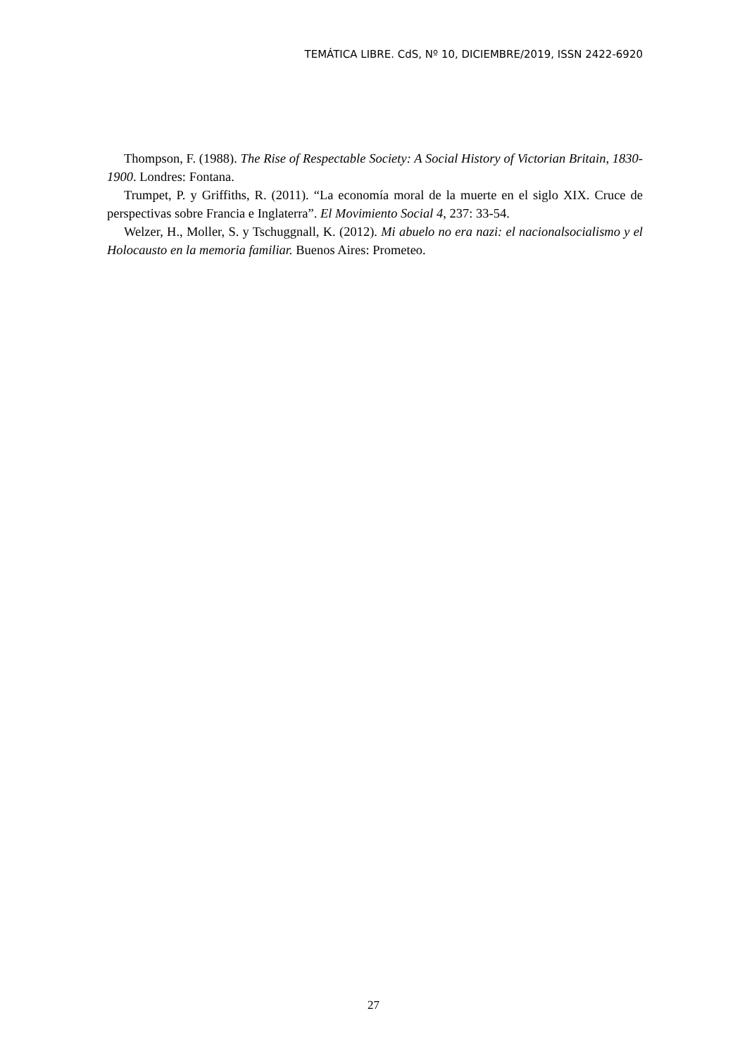TEMÁTICA LIBRE. CdS, Nº 10, DICIEMBRE/2019, ISSN 2422-6920
Thompson, F. (1988). The Rise of Respectable Society: A Social History of Victorian Britain, 1830-1900. Londres: Fontana.
Trumpet, P. y Griffiths, R. (2011). “La economía moral de la muerte en el siglo XIX. Cruce de perspectivas sobre Francia e Inglaterra”. El Movimiento Social 4, 237: 33-54.
Welzer, H., Moller, S. y Tschuggnall, K. (2012). Mi abuelo no era nazi: el nacionalsocialismo y el Holocausto en la memoria familiar. Buenos Aires: Prometeo.
27